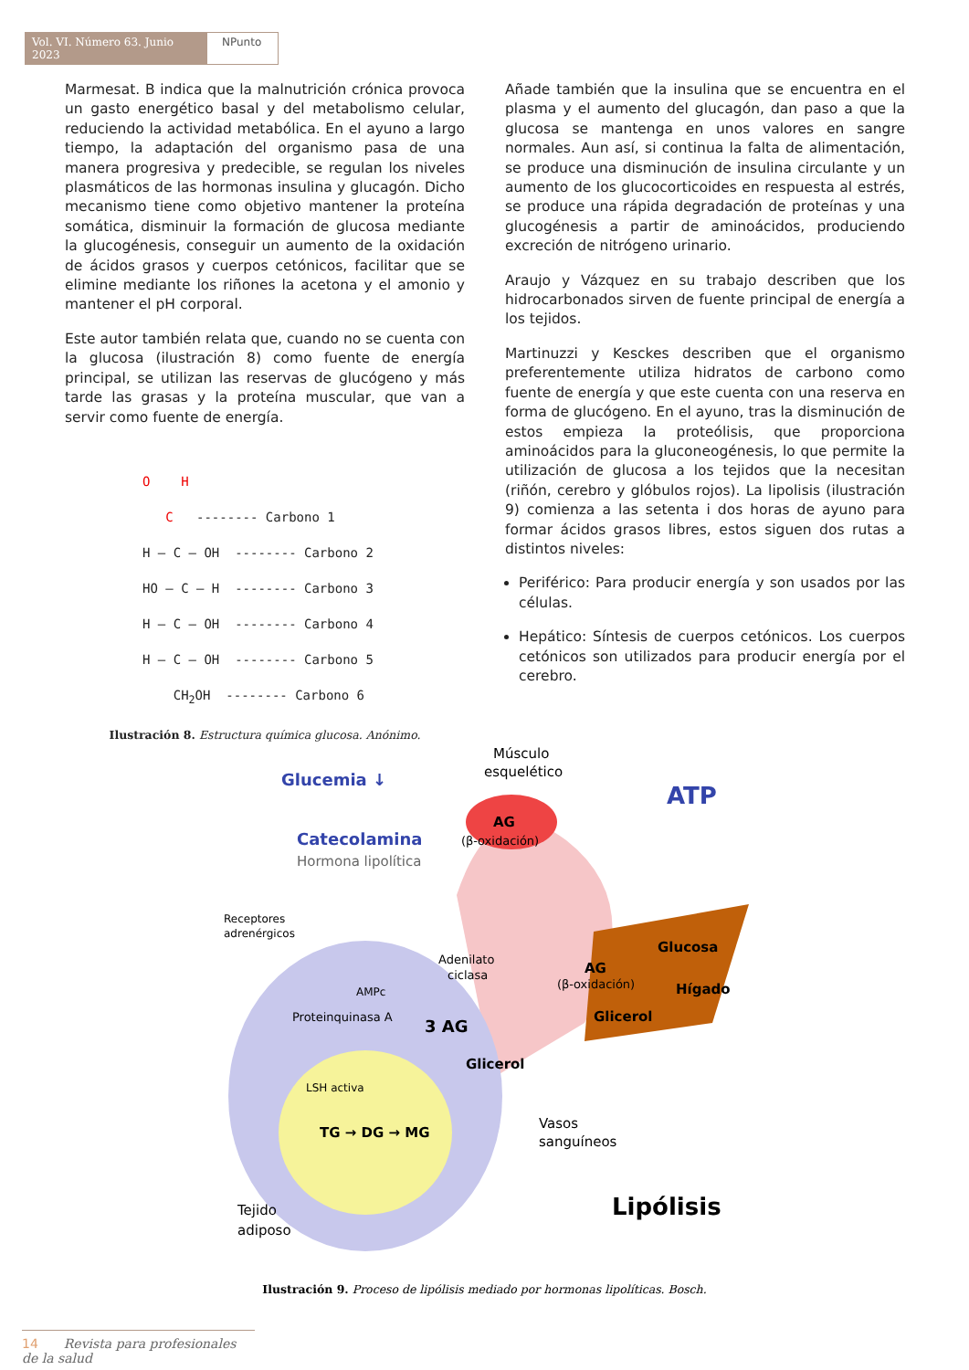Vol. VI. Número 63. Junio 2023
NPunto
Marmesat. B indica que la malnutrición crónica provoca un gasto energético basal y del metabolismo celular, reduciendo la actividad metabólica. En el ayuno a largo tiempo, la adaptación del organismo pasa de una manera progresiva y predecible, se regulan los niveles plasmáticos de las hormonas insulina y glucagón. Dicho mecanismo tiene como objetivo mantener la proteína somática, disminuir la formación de glucosa mediante la glucogénesis, conseguir un aumento de la oxidación de ácidos grasos y cuerpos cetónicos, facilitar que se elimine mediante los riñones la acetona y el amonio y mantener el pH corporal.
Este autor también relata que, cuando no se cuenta con la glucosa (ilustración 8) como fuente de energía principal, se utilizan las reservas de glucógeno y más tarde las grasas y la proteína muscular, que van a servir como fuente de energía.
O H C -------- Carbono 1
H — C — OH -------- Carbono 2
HO — C — H -------- Carbono 3
H — C — OH -------- Carbono 4
H — C — OH -------- Carbono 5
CH<sub>2</sub>OH -------- Carbono 6
Ilustración 8. Estructura química glucosa. Anónimo.
Añade también que la insulina que se encuentra en el plasma y el aumento del glucagón, dan paso a que la glucosa se mantenga en unos valores en sangre normales. Aun así, si continua la falta de alimentación, se produce una disminución de insulina circulante y un aumento de los glucocorticoides en respuesta al estrés, se produce una rápida degradación de proteínas y una glucogénesis a partir de aminoácidos, produciendo excreción de nitrógeno urinario.
Araujo y Vázquez en su trabajo describen que los hidrocarbonados sirven de fuente principal de energía a los tejidos.
Martinuzzi y Kesckes describen que el organismo preferentemente utiliza hidratos de carbono como fuente de energía y que este cuenta con una reserva en forma de glucógeno. En el ayuno, tras la disminución de estos empieza la proteólisis, que proporciona aminoácidos para la gluconeogénesis, lo que permite la utilización de glucosa a los tejidos que la necesitan (riñón, cerebro y glóbulos rojos). La lipolisis (ilustración 9) comienza a las setenta i dos horas de ayuno para formar ácidos grasos libres, estos siguen dos rutas a distintos niveles:
Periférico: Para producir energía y son usados por las células.
Hepático: Síntesis de cuerpos cetónicos. Los cuerpos cetónicos son utilizados para producir energía por el cerebro.
Músculo
esquelético
Glucemia ↓
ATP
Catecolamina
Hormona lipolítica
AG
(β-oxidación)
Receptores
adrenérgicos
Adenilato
ciclasa
AMPc
Proteinquinasa A
AG
(β-oxidación)
Glucosa
Hígado
Glicerol
3 AG
Glicerol
LSH activa
TG → DG → MG
Vasos
sanguíneos
Tejido
adiposo
Lipólisis
Ilustración 9. Proceso de lipólisis mediado por hormonas lipolíticas. Bosch.
14 Revista para profesionales de la salud